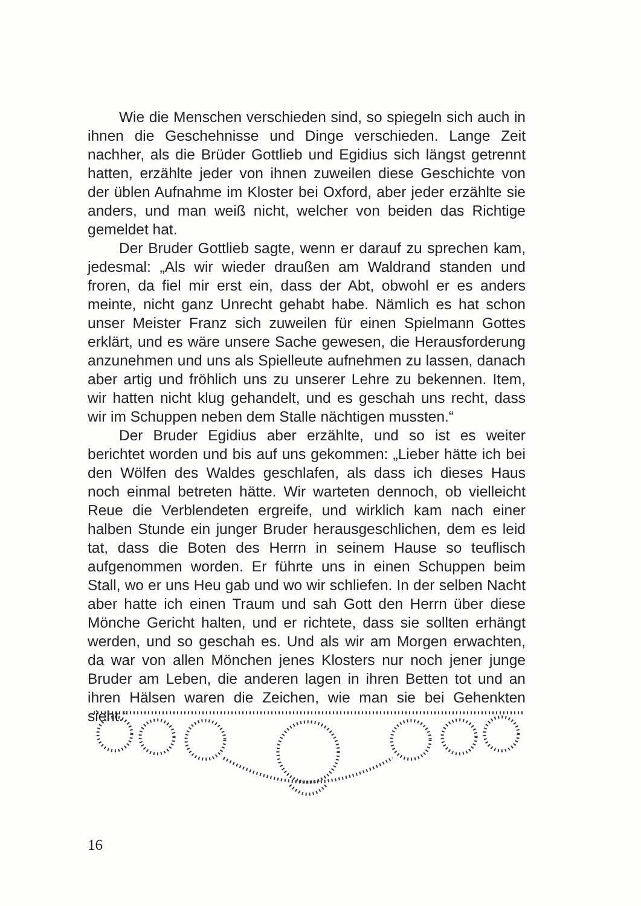Wie die Menschen verschieden sind, so spiegeln sich auch in ihnen die Geschehnisse und Dinge verschieden. Lange Zeit nachher, als die Brüder Gottlieb und Egidius sich längst getrennt hatten, erzählte jeder von ihnen zuweilen diese Geschichte von der üblen Aufnahme im Kloster bei Oxford, aber jeder erzählte sie anders, und man weiß nicht, welcher von beiden das Richtige gemeldet hat.
Der Bruder Gottlieb sagte, wenn er darauf zu sprechen kam, jedesmal: „Als wir wieder draußen am Waldrand standen und froren, da fiel mir erst ein, dass der Abt, obwohl er es anders meinte, nicht ganz Unrecht gehabt habe. Nämlich es hat schon unser Meister Franz sich zuweilen für einen Spielmann Gottes erklärt, und es wäre unsere Sache gewesen, die Herausforderung anzunehmen und uns als Spielleute aufnehmen zu lassen, danach aber artig und fröhlich uns zu unserer Lehre zu bekennen. Item, wir hatten nicht klug gehandelt, und es geschah uns recht, dass wir im Schuppen neben dem Stalle nächtigen mussten.“
Der Bruder Egidius aber erzählte, und so ist es weiter berichtet worden und bis auf uns gekommen: „Lieber hätte ich bei den Wölfen des Waldes geschlafen, als dass ich dieses Haus noch einmal betreten hätte. Wir warteten dennoch, ob vielleicht Reue die Verblendeten ergreife, und wirklich kam nach einer halben Stunde ein junger Bruder herausgeschlichen, dem es leid tat, dass die Boten des Herrn in seinem Hause so teuflisch aufgenommen worden. Er führte uns in einen Schuppen beim Stall, wo er uns Heu gab und wo wir schliefen. In der selben Nacht aber hatte ich einen Traum und sah Gott den Herrn über diese Mönche Gericht halten, und er richtete, dass sie sollten erhängt werden, und so geschah es. Und als wir am Morgen erwachten, da war von allen Mönchen jenes Klosters nur noch jener junge Bruder am Leben, die anderen lagen in ihren Betten tot und an ihren Hälsen waren die Zeichen, wie man sie bei Gehenkten sieht.“
16